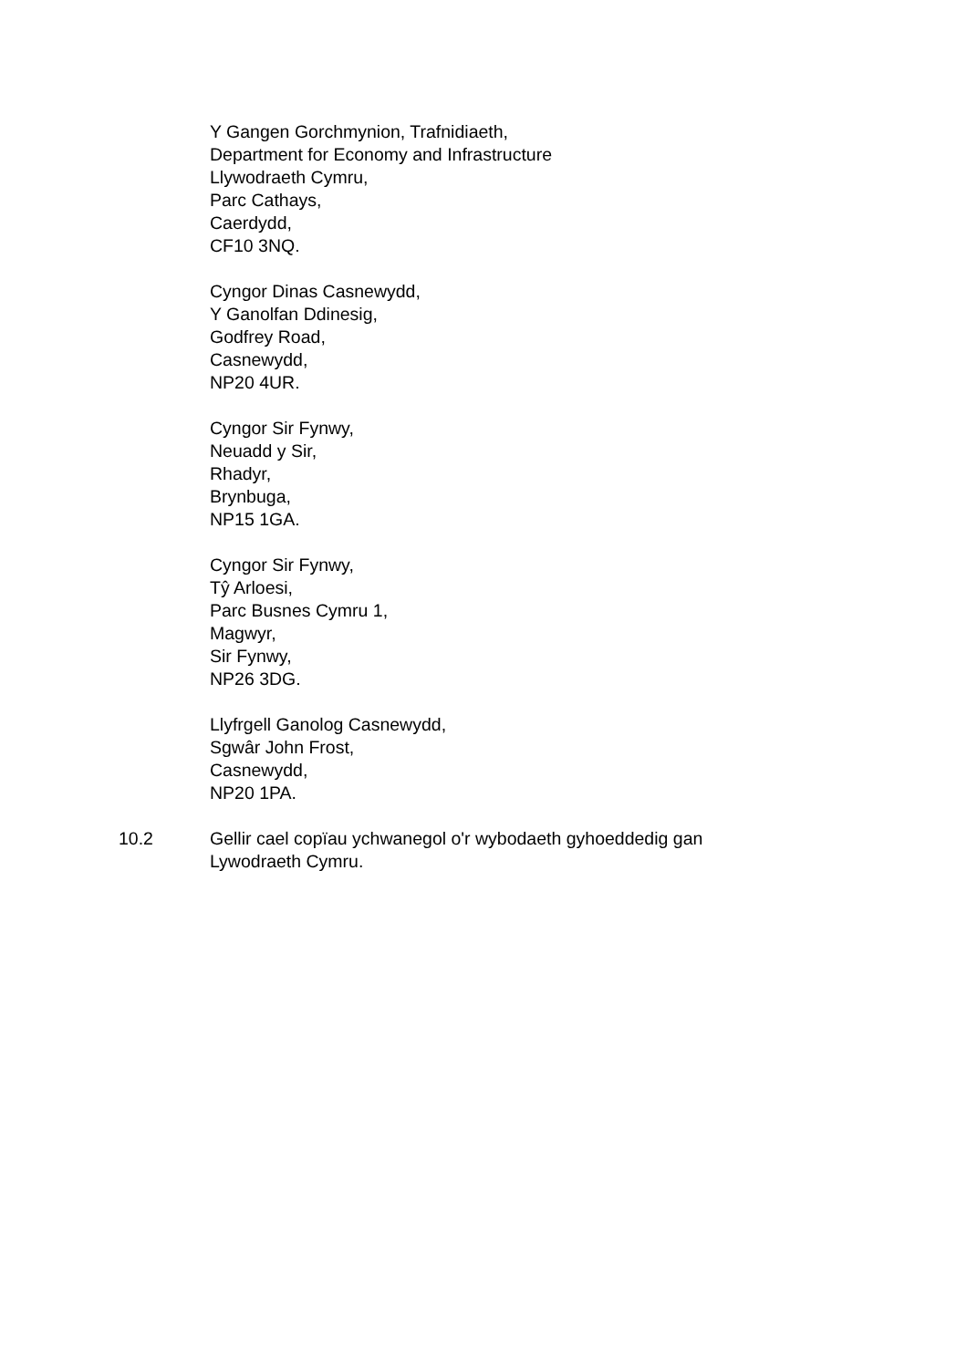Y Gangen Gorchmynion, Trafnidiaeth,
Department for Economy and Infrastructure
Llywodraeth Cymru,
Parc Cathays,
Caerdydd,
CF10 3NQ.
Cyngor Dinas Casnewydd,
Y Ganolfan Ddinesig,
Godfrey Road,
Casnewydd,
NP20 4UR.
Cyngor Sir Fynwy,
Neuadd y Sir,
Rhadyr,
Brynbuga,
NP15 1GA.
Cyngor Sir Fynwy,
Tŷ Arloesi,
Parc Busnes Cymru 1,
Magwyr,
Sir Fynwy,
NP26 3DG.
Llyfrgell Ganolog Casnewydd,
Sgwâr John Frost,
Casnewydd,
NP20 1PA.
10.2 Gellir cael copïau ychwanegol o'r wybodaeth gyhoeddedig gan Lywodraeth Cymru.